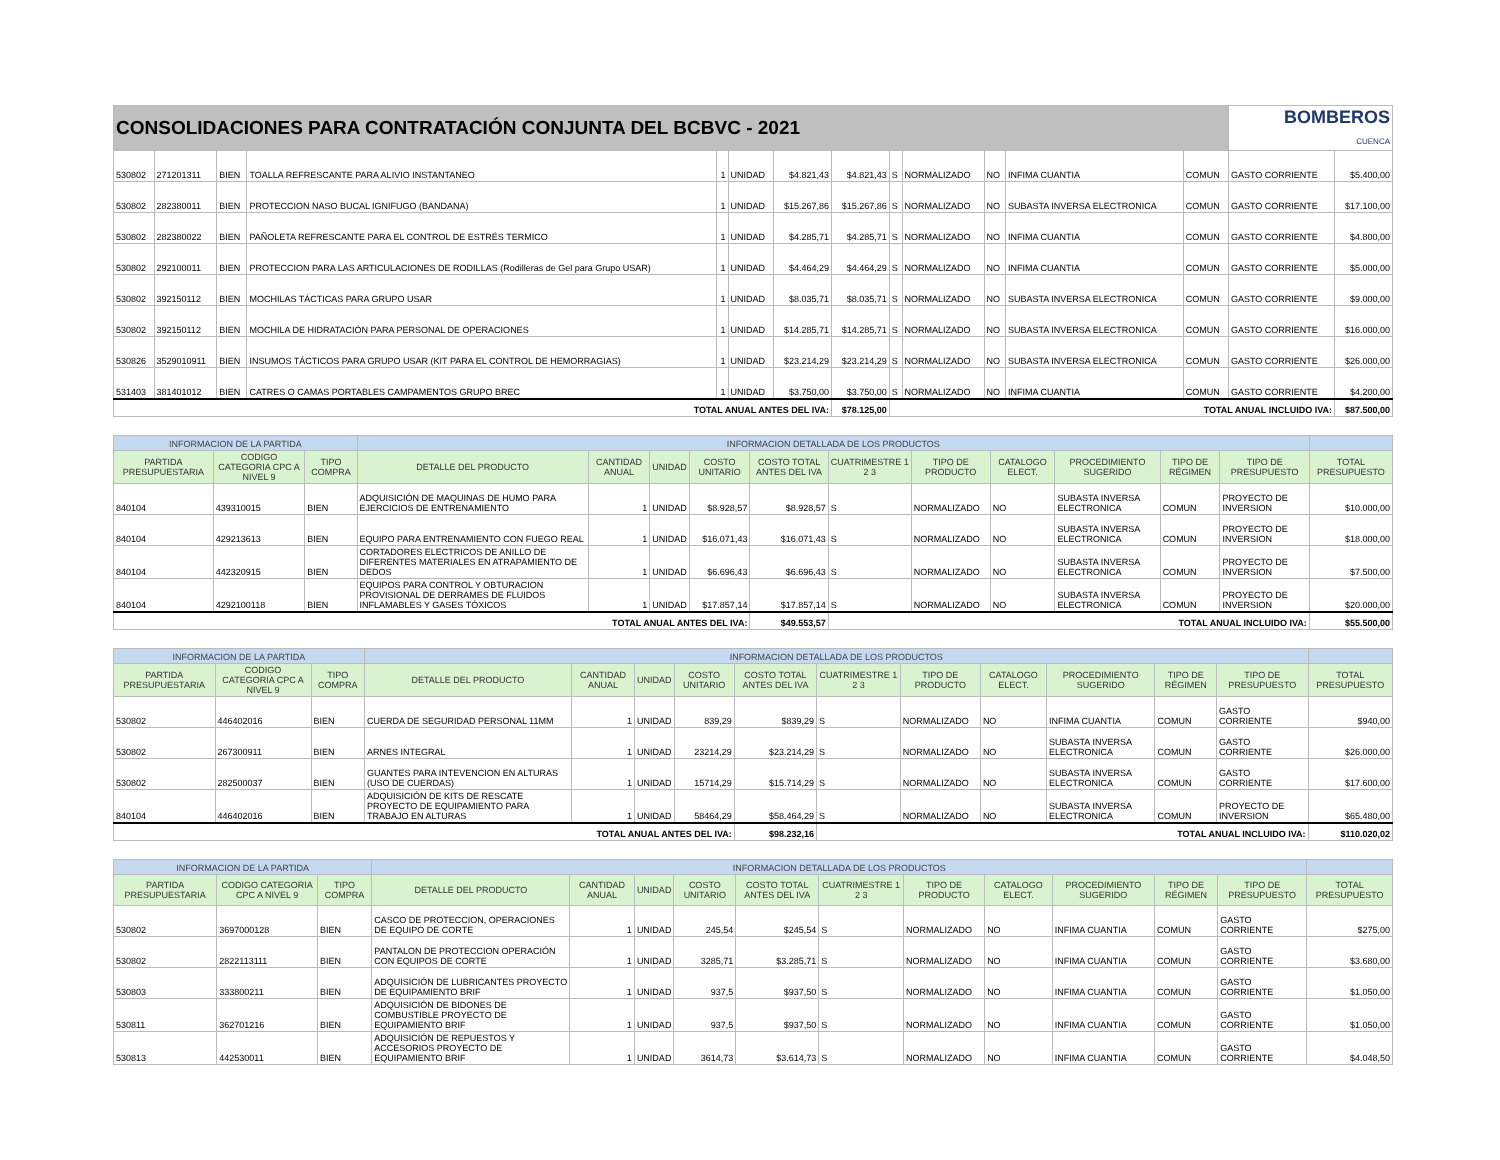| CONSOLIDACIONES PARA CONTRATACIÓN CONJUNTA DEL BCBVC - 2021 | | | | | | | | | | | | | BOMBEROS CUENCA | |
| 530802 | 271201311 | BIEN | TOALLA REFRESCANTE PARA ALIVIO INSTANTANEO | 1 | UNIDAD | $4.821,43 | $4.821,43 | S | NORMALIZADO | NO | INFIMA CUANTIA | COMUN | GASTO CORRIENTE | $5.400,00 |
| 530802 | 282380011 | BIEN | PROTECCION NASO BUCAL IGNIFUGO (BANDANA) | 1 | UNIDAD | $15.267,86 | $15.267,86 | S | NORMALIZADO | NO | SUBASTA INVERSA ELECTRONICA | COMUN | GASTO CORRIENTE | $17.100,00 |
| 530802 | 282380022 | BIEN | PAÑOLETA REFRESCANTE PARA EL CONTROL DE ESTRÉS TERMICO | 1 | UNIDAD | $4.285,71 | $4.285,71 | S | NORMALIZADO | NO | INFIMA CUANTIA | COMUN | GASTO CORRIENTE | $4.800,00 |
| 530802 | 292100011 | BIEN | PROTECCION PARA LAS ARTICULACIONES DE RODILLAS (Rodilleras de Gel para Grupo USAR) | 1 | UNIDAD | $4.464,29 | $4.464,29 | S | NORMALIZADO | NO | INFIMA CUANTIA | COMUN | GASTO CORRIENTE | $5.000,00 |
| 530802 | 392150112 | BIEN | MOCHILAS TÁCTICAS PARA GRUPO USAR | 1 | UNIDAD | $8.035,71 | $8.035,71 | S | NORMALIZADO | NO | SUBASTA INVERSA ELECTRONICA | COMUN | GASTO CORRIENTE | $9.000,00 |
| 530802 | 392150112 | BIEN | MOCHILA DE HIDRATACIÓN PARA PERSONAL DE OPERACIONES | 1 | UNIDAD | $14.285,71 | $14.285,71 | S | NORMALIZADO | NO | SUBASTA INVERSA ELECTRONICA | COMUN | GASTO CORRIENTE | $16.000,00 |
| 530826 | 3529010911 | BIEN | INSUMOS TÁCTICOS PARA GRUPO USAR (KIT PARA EL CONTROL DE HEMORRAGIAS) | 1 | UNIDAD | $23.214,29 | $23.214,29 | S | NORMALIZADO | NO | SUBASTA INVERSA ELECTRONICA | COMUN | GASTO CORRIENTE | $26.000,00 |
| 531403 | 381401012 | BIEN | CATRES O CAMAS PORTABLES CAMPAMENTOS GRUPO BREC | 1 | UNIDAD | $3.750,00 | $3.750,00 | S | NORMALIZADO | NO | INFIMA CUANTIA | COMUN | GASTO CORRIENTE | $4.200,00 |
| TOTAL ANUAL ANTES DEL IVA: | | | | | | | $78.125,00 | TOTAL ANUAL INCLUIDO IVA: | | | | | | $87.500,00 |
| INFORMACION DE LA PARTIDA | | | INFORMACION DETALLADA DE LOS PRODUCTOS | | | | | | | | | | | |
| PARTIDA PRESUPUESTARIA | CODIGO CATEGORIA CPC A NIVEL 9 | TIPO COMPRA | DETALLE DEL PRODUCTO | CANTIDAD ANUAL | UNIDAD | COSTO UNITARIO | COSTO TOTAL ANTES DEL IVA | CUATRIMESTRE 1 2 3 | TIPO DE PRODUCTO | CATALOGO ELECT. | PROCEDIMIENTO SUGERIDO | TIPO DE RÉGIMEN | TIPO DE PRESUPUESTO | TOTAL PRESUPUESTO |
| 840104 | 439310015 | BIEN | ADQUISICIÓN DE MAQUINAS DE HUMO PARA EJERCICIOS DE ENTRENAMIENTO | 1 | UNIDAD | $8.928,57 | $8.928,57 | S | NORMALIZADO | NO | SUBASTA INVERSA ELECTRONICA | COMUN | PROYECTO DE INVERSION | $10.000,00 |
| 840104 | 429213613 | BIEN | EQUIPO PARA ENTRENAMIENTO CON FUEGO REAL | 1 | UNIDAD | $16.071,43 | $16.071,43 | S | NORMALIZADO | NO | SUBASTA INVERSA ELECTRONICA | COMUN | PROYECTO DE INVERSION | $18.000,00 |
| 840104 | 442320915 | BIEN | CORTADORES ELECTRICOS DE ANILLO DE DIFERENTES MATERIALES EN ATRAPAMIENTO DE DEDOS | 1 | UNIDAD | $6.696,43 | $6.696,43 | S | NORMALIZADO | NO | SUBASTA INVERSA ELECTRONICA | COMUN | PROYECTO DE INVERSION | $7.500,00 |
| 840104 | 4292100118 | BIEN | EQUIPOS PARA CONTROL Y OBTURACION PROVISIONAL DE DERRAMES DE FLUIDOS INFLAMABLES Y GASES TÓXICOS | 1 | UNIDAD | $17.857,14 | $17.857,14 | S | NORMALIZADO | NO | SUBASTA INVERSA ELECTRONICA | COMUN | PROYECTO DE INVERSION | $20.000,00 |
| TOTAL ANUAL ANTES DEL IVA: | | | | | | | $49.553,57 | TOTAL ANUAL INCLUIDO IVA: | | | | | | $55.500,00 |
| INFORMACION DE LA PARTIDA | | | INFORMACION DETALLADA DE LOS PRODUCTOS | | | | | | | | | | | |
| PARTIDA PRESUPUESTARIA | CODIGO CATEGORIA CPC A NIVEL 9 | TIPO COMPRA | DETALLE DEL PRODUCTO | CANTIDAD ANUAL | UNIDAD | COSTO UNITARIO | COSTO TOTAL ANTES DEL IVA | CUATRIMESTRE 1 2 3 | TIPO DE PRODUCTO | CATALOGO ELECT. | PROCEDIMIENTO SUGERIDO | TIPO DE RÉGIMEN | TIPO DE PRESUPUESTO | TOTAL PRESUPUESTO |
| 530802 | 446402016 | BIEN | CUERDA DE SEGURIDAD PERSONAL 11MM | 1 | UNIDAD | 839,29 | $839,29 | S | NORMALIZADO | NO | INFIMA CUANTIA | COMUN | GASTO CORRIENTE | $940,00 |
| 530802 | 267300911 | BIEN | ARNES INTEGRAL | 1 | UNIDAD | 23214,29 | $23.214,29 | S | NORMALIZADO | NO | SUBASTA INVERSA ELECTRONICA | COMUN | GASTO CORRIENTE | $26.000,00 |
| 530802 | 282500037 | BIEN | GUANTES PARA INTEVENCION EN ALTURAS (USO DE CUERDAS) | 1 | UNIDAD | 15714,29 | $15.714,29 | S | NORMALIZADO | NO | SUBASTA INVERSA ELECTRONICA | COMUN | GASTO CORRIENTE | $17.600,00 |
| 840104 | 446402016 | BIEN | ADQUISICIÓN DE KITS DE RESCATE PROYECTO DE EQUIPAMIENTO PARA TRABAJO EN ALTURAS | 1 | UNIDAD | 58464,29 | $58.464,29 | S | NORMALIZADO | NO | SUBASTA INVERSA ELECTRONICA | COMUN | PROYECTO DE INVERSION | $65.480,00 |
| TOTAL ANUAL ANTES DEL IVA: | | | | | | | $98.232,16 | TOTAL ANUAL INCLUIDO IVA: | | | | | | $110.020,02 |
| INFORMACION DE LA PARTIDA | | | INFORMACION DETALLADA DE LOS PRODUCTOS | | | | | | | | | | | |
| PARTIDA PRESUPUESTARIA | CODIGO CATEGORIA CPC A NIVEL 9 | TIPO COMPRA | DETALLE DEL PRODUCTO | CANTIDAD ANUAL | UNIDAD | COSTO UNITARIO | COSTO TOTAL ANTES DEL IVA | CUATRIMESTRE 1 2 3 | TIPO DE PRODUCTO | CATALOGO ELECT. | PROCEDIMIENTO SUGERIDO | TIPO DE RÉGIMEN | TIPO DE PRESUPUESTO | TOTAL PRESUPUESTO |
| 530802 | 3697000128 | BIEN | CASCO DE PROTECCION, OPERACIONES DE EQUIPO DE CORTE | 1 | UNIDAD | 245,54 | $245,54 | S | NORMALIZADO | NO | INFIMA CUANTIA | COMUN | GASTO CORRIENTE | $275,00 |
| 530802 | 2822113111 | BIEN | PANTALON DE PROTECCION OPERACIÓN CON EQUIPOS DE CORTE | 1 | UNIDAD | 3285,71 | $3.285,71 | S | NORMALIZADO | NO | INFIMA CUANTIA | COMUN | GASTO CORRIENTE | $3.680,00 |
| 530803 | 333800211 | BIEN | ADQUISICIÓN DE LUBRICANTES PROYECTO DE EQUIPAMIENTO BRIF | 1 | UNIDAD | 937,5 | $937,50 | S | NORMALIZADO | NO | INFIMA CUANTIA | COMUN | GASTO CORRIENTE | $1.050,00 |
| 530811 | 362701216 | BIEN | ADQUISICIÓN DE BIDONES DE COMBUSTIBLE PROYECTO DE EQUIPAMIENTO BRIF | 1 | UNIDAD | 937,5 | $937,50 | S | NORMALIZADO | NO | INFIMA CUANTIA | COMUN | GASTO CORRIENTE | $1.050,00 |
| 530813 | 442530011 | BIEN | ADQUISICIÓN DE REPUESTOS Y ACCESORIOS PROYECTO DE EQUIPAMIENTO BRIF | 1 | UNIDAD | 3614,73 | $3.614,73 | S | NORMALIZADO | NO | INFIMA CUANTIA | COMUN | GASTO CORRIENTE | $4.048,50 |